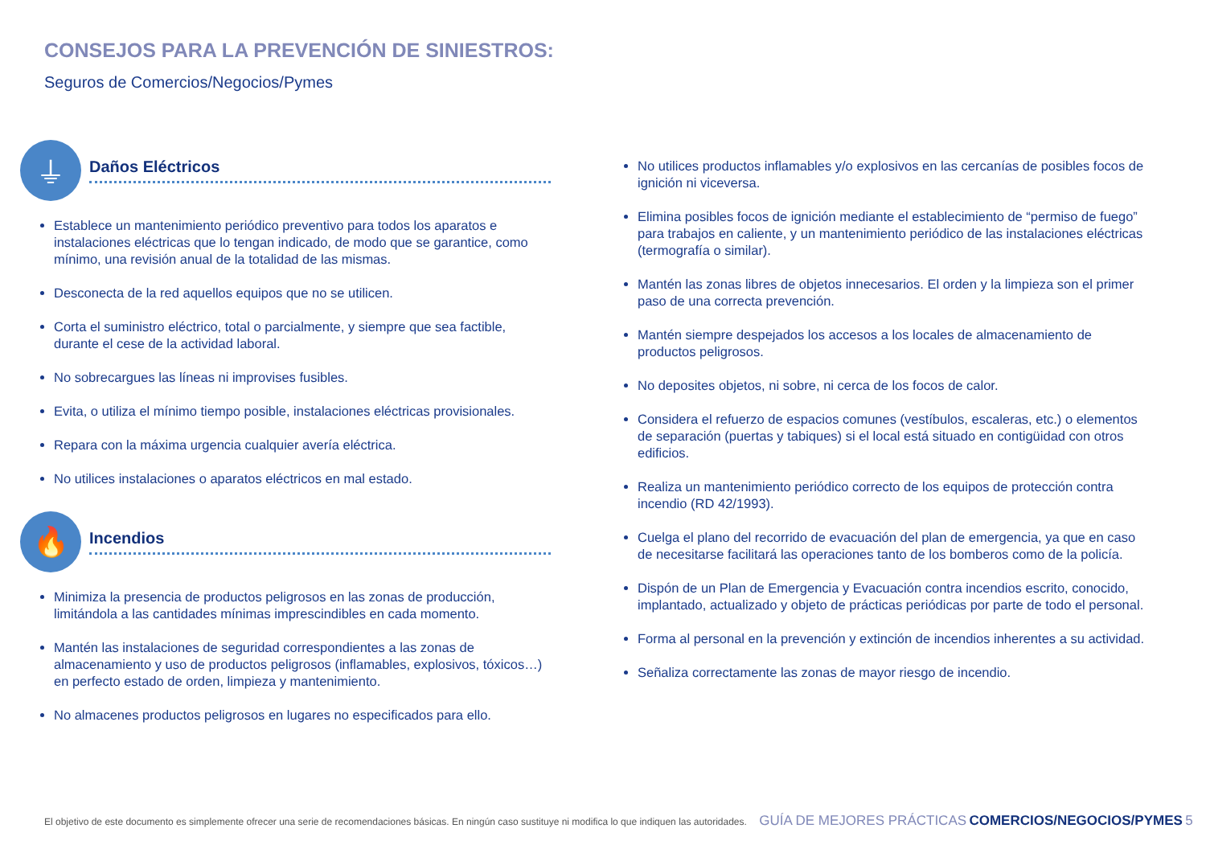CONSEJOS PARA LA PREVENCIÓN DE SINIESTROS:
Seguros de Comercios/Negocios/Pymes
⏚
Daños Eléctricos
Establece un mantenimiento periódico preventivo para todos los aparatos e instalaciones eléctricas que lo tengan indicado, de modo que se garantice, como mínimo, una revisión anual de la totalidad de las mismas.
Desconecta de la red aquellos equipos que no se utilicen.
Corta el suministro eléctrico, total o parcialmente, y siempre que sea factible, durante el cese de la actividad laboral.
No sobrecargues las líneas ni improvises fusibles.
Evita, o utiliza el mínimo tiempo posible, instalaciones eléctricas provisionales.
Repara con la máxima urgencia cualquier avería eléctrica.
No utilices instalaciones o aparatos eléctricos en mal estado.
🔥
Incendios
Minimiza la presencia de productos peligrosos en las zonas de producción, limitándola a las cantidades mínimas imprescindibles en cada momento.
Mantén las instalaciones de seguridad correspondientes a las zonas de almacenamiento y uso de productos peligrosos (inflamables, explosivos, tóxicos…) en perfecto estado de orden, limpieza y mantenimiento.
No almacenes productos peligrosos en lugares no especificados para ello.
No utilices productos inflamables y/o explosivos en las cercanías de posibles focos de ignición ni viceversa.
Elimina posibles focos de ignición mediante el establecimiento de “permiso de fuego” para trabajos en caliente, y un mantenimiento periódico de las instalaciones eléctricas (termografía o similar).
Mantén las zonas libres de objetos innecesarios. El orden y la limpieza son el primer paso de una correcta prevención.
Mantén siempre despejados los accesos a los locales de almacenamiento de productos peligrosos.
No deposites objetos, ni sobre, ni cerca de los focos de calor.
Considera el refuerzo de espacios comunes (vestíbulos, escaleras, etc.) o elementos de separación (puertas y tabiques) si el local está situado en contigüidad con otros edificios.
Realiza un mantenimiento periódico correcto de los equipos de protección contra incendio (RD 42/1993).
Cuelga el plano del recorrido de evacuación del plan de emergencia, ya que en caso de necesitarse facilitará las operaciones tanto de los bomberos como de la policía.
Dispón de un Plan de Emergencia y Evacuación contra incendios escrito, conocido, implantado, actualizado y objeto de prácticas periódicas por parte de todo el personal.
Forma al personal en la prevención y extinción de incendios inherentes a su actividad.
Señaliza correctamente las zonas de mayor riesgo de incendio.
El objetivo de este documento es simplemente ofrecer una serie de recomendaciones básicas. En ningún caso sustituye ni modifica lo que indiquen las autoridades. GUÍA DE MEJORES PRÁCTICAS COMERCIOS/NEGOCIOS/PYMES 5